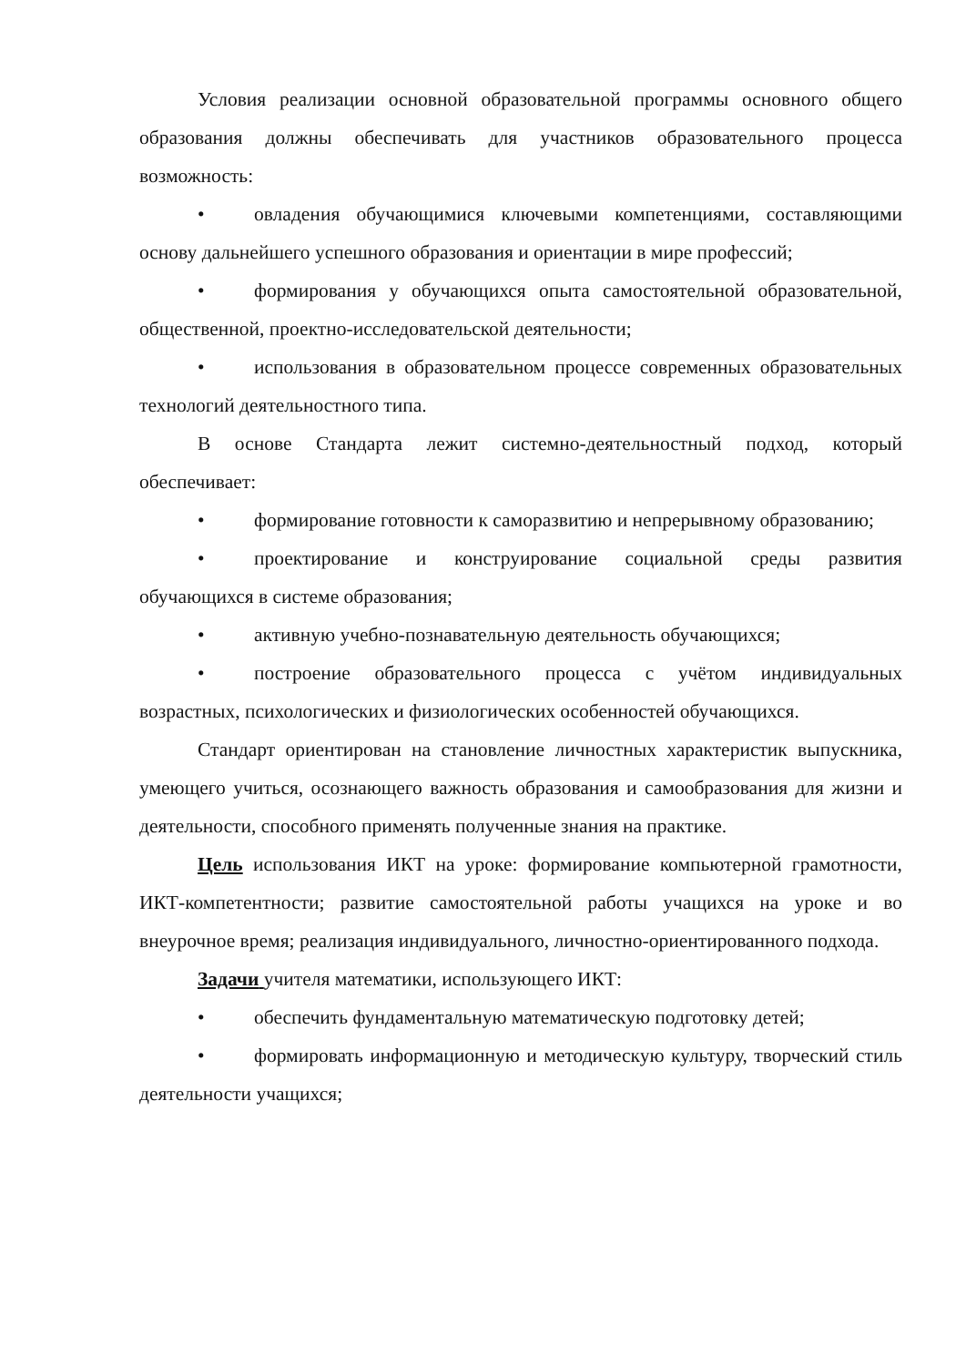Условия реализации основной образовательной программы основного общего образования должны обеспечивать для участников образовательного процесса возможность:
• овладения обучающимися ключевыми компетенциями, составляющими основу дальнейшего успешного образования и ориентации в мире профессий;
• формирования у обучающихся опыта самостоятельной образовательной, общественной, проектно-исследовательской деятельности;
• использования в образовательном процессе современных образовательных технологий деятельностного типа.
В основе Стандарта лежит системно-деятельностный подход, который обеспечивает:
• формирование готовности к саморазвитию и непрерывному образованию;
• проектирование и конструирование социальной среды развития обучающихся в системе образования;
• активную учебно-познавательную деятельность обучающихся;
• построение образовательного процесса с учётом индивидуальных возрастных, психологических и физиологических особенностей обучающихся.
Стандарт ориентирован на становление личностных характеристик выпускника, умеющего учиться, осознающего важность образования и самообразования для жизни и деятельности, способного применять полученные знания на практике.
Цель использования ИКТ на уроке: формирование компьютерной грамотности, ИКТ-компетентности; развитие самостоятельной работы учащихся на уроке и во внеурочное время; реализация индивидуального, личностно-ориентированного подхода.
Задачи учителя математики, использующего ИКТ:
• обеспечить фундаментальную математическую подготовку детей;
• формировать информационную и методическую культуру, творческий стиль деятельности учащихся;